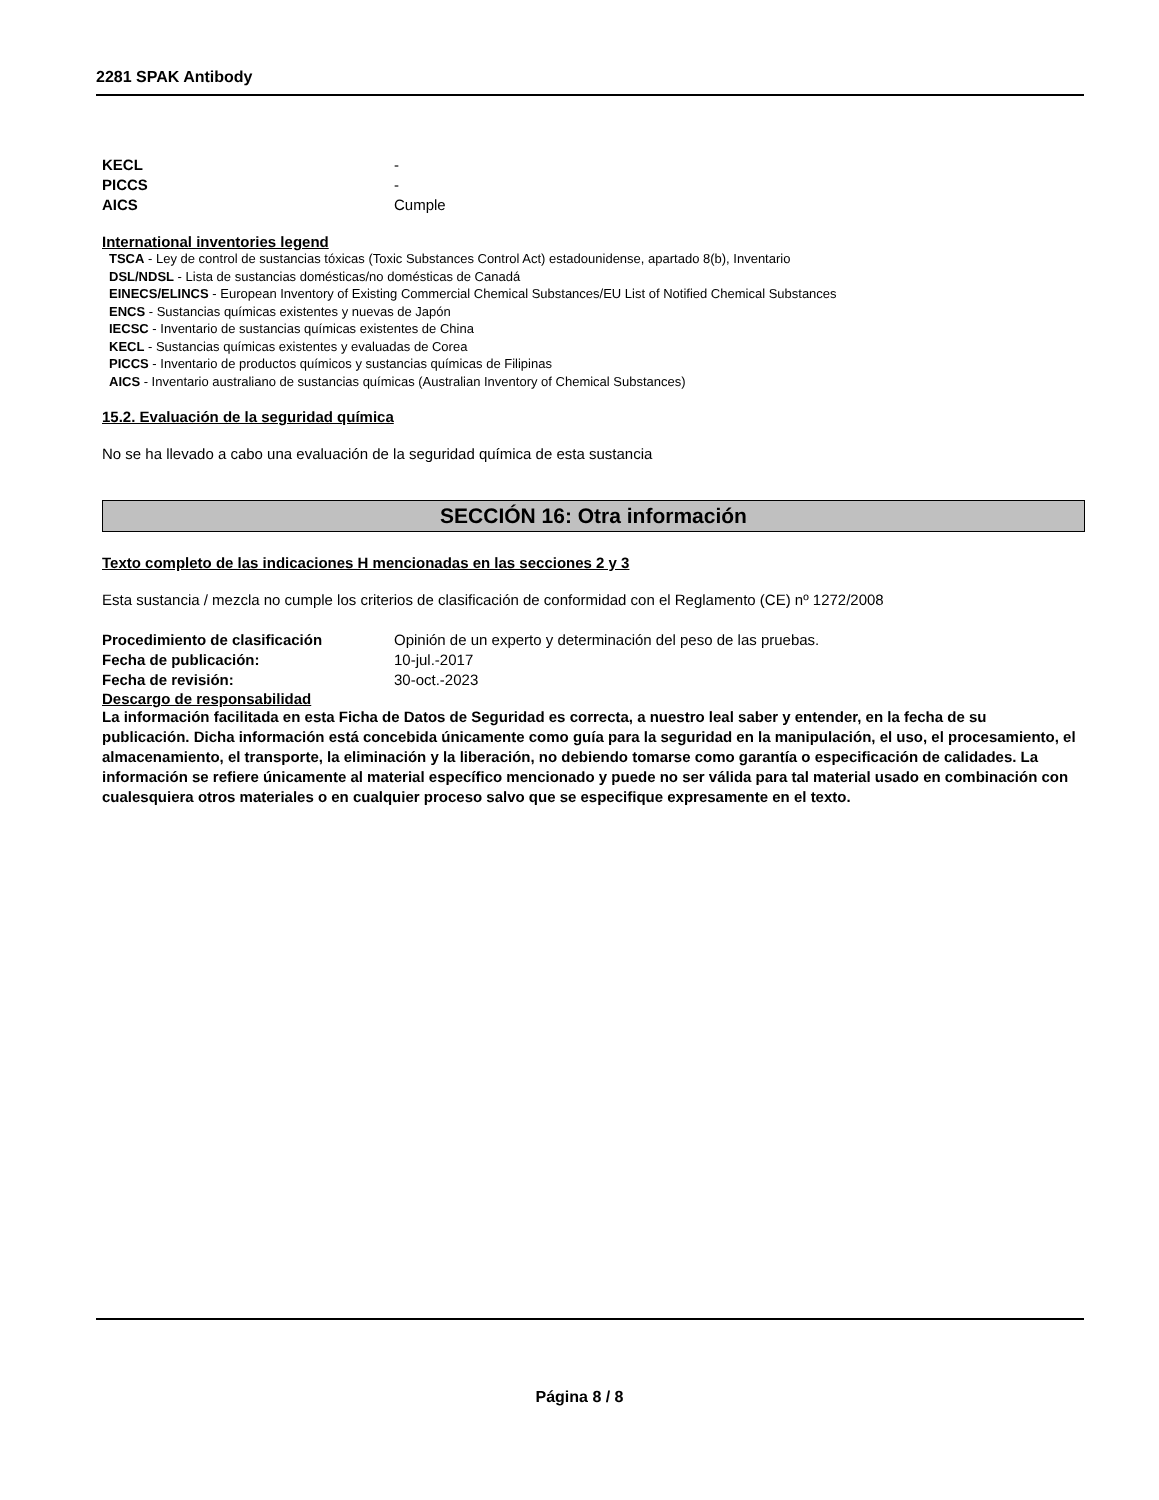2281 SPAK Antibody
KECL -
PICCS -
AICS Cumple
International inventories legend
TSCA - Ley de control de sustancias tóxicas (Toxic Substances Control Act) estadounidense, apartado 8(b), Inventario
DSL/NDSL - Lista de sustancias domésticas/no domésticas de Canadá
EINECS/ELINCS - European Inventory of Existing Commercial Chemical Substances/EU List of Notified Chemical Substances
ENCS - Sustancias químicas existentes y nuevas de Japón
IECSC - Inventario de sustancias químicas existentes de China
KECL - Sustancias químicas existentes y evaluadas de Corea
PICCS - Inventario de productos químicos y sustancias químicas de Filipinas
AICS - Inventario australiano de sustancias químicas (Australian Inventory of Chemical Substances)
15.2. Evaluación de la seguridad química
No se ha llevado a cabo una evaluación de la seguridad química de esta sustancia
SECCIÓN 16: Otra información
Texto completo de las indicaciones H mencionadas en las secciones 2 y 3
Esta sustancia / mezcla no cumple los criterios de clasificación de conformidad con el Reglamento (CE) nº 1272/2008
Procedimiento de clasificación Opinión de un experto y determinación del peso de las pruebas.
Fecha de publicación: 10-jul.-2017
Fecha de revisión: 30-oct.-2023
Descargo de responsabilidad
La información facilitada en esta Ficha de Datos de Seguridad es correcta, a nuestro leal saber y entender, en la fecha de su publicación. Dicha información está concebida únicamente como guía para la seguridad en la manipulación, el uso, el procesamiento, el almacenamiento, el transporte, la eliminación y la liberación, no debiendo tomarse como garantía o especificación de calidades. La información se refiere únicamente al material específico mencionado y puede no ser válida para tal material usado en combinación con cualesquiera otros materiales o en cualquier proceso salvo que se especifique expresamente en el texto.
Página 8 / 8